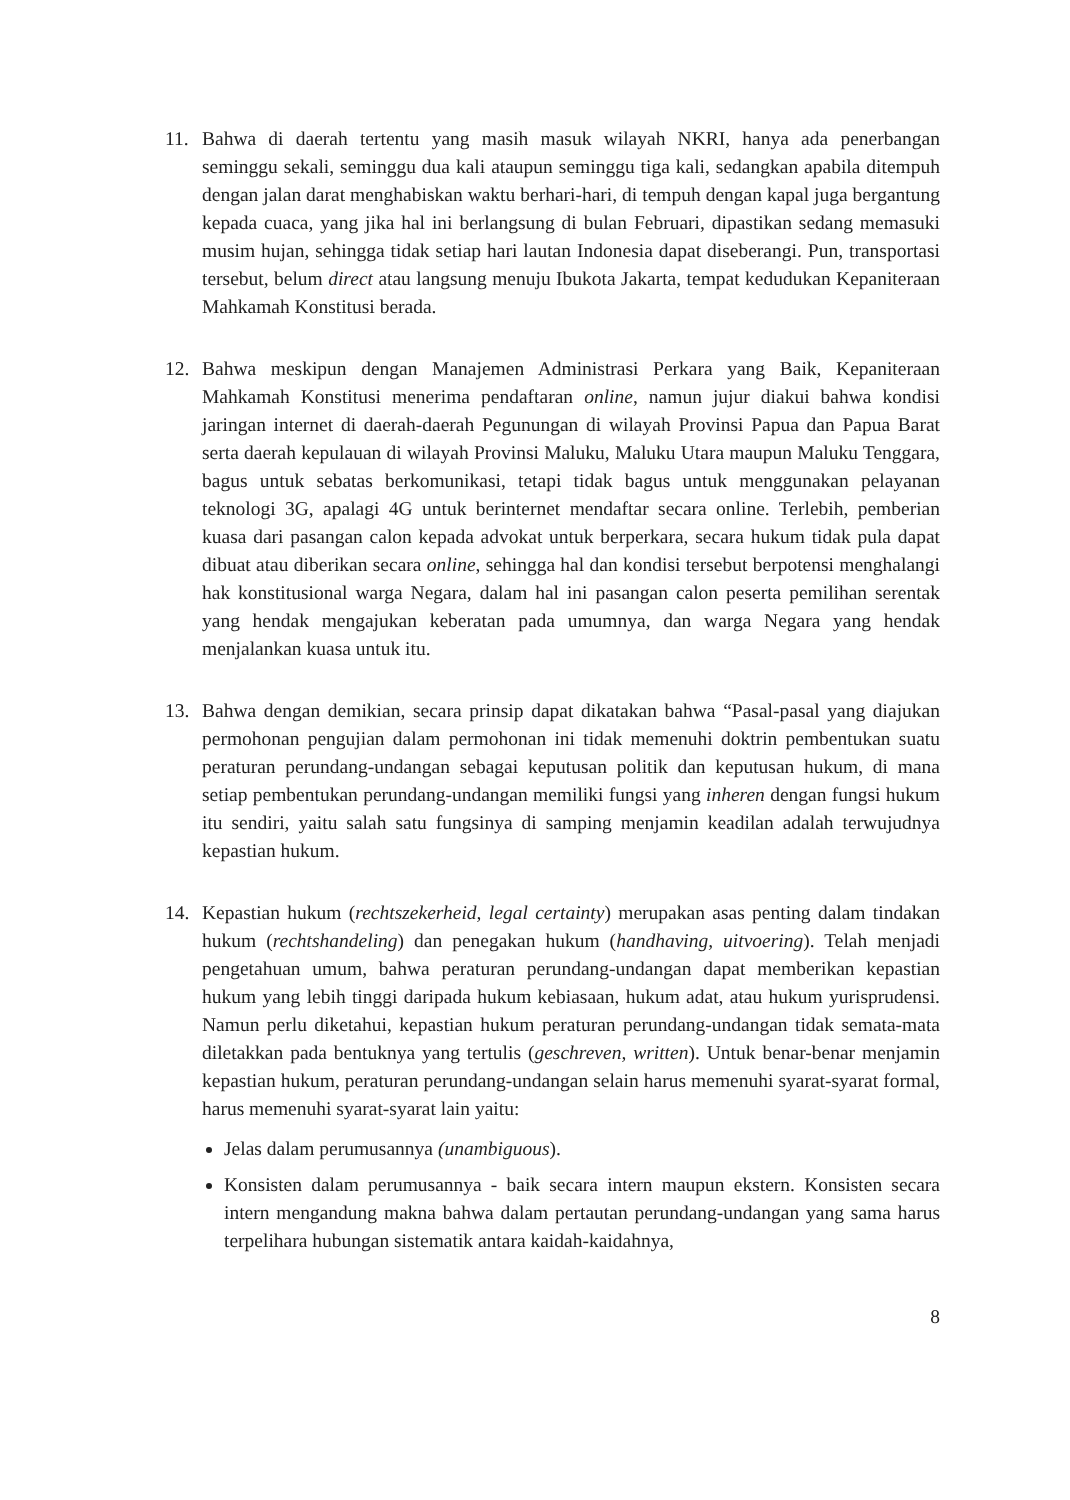11. Bahwa di daerah tertentu yang masih masuk wilayah NKRI, hanya ada penerbangan seminggu sekali, seminggu dua kali ataupun seminggu tiga kali, sedangkan apabila ditempuh dengan jalan darat menghabiskan waktu berhari-hari, di tempuh dengan kapal juga bergantung kepada cuaca, yang jika hal ini berlangsung di bulan Februari, dipastikan sedang memasuki musim hujan, sehingga tidak setiap hari lautan Indonesia dapat diseberangi. Pun, transportasi tersebut, belum direct atau langsung menuju Ibukota Jakarta, tempat kedudukan Kepaniteraan Mahkamah Konstitusi berada.
12. Bahwa meskipun dengan Manajemen Administrasi Perkara yang Baik, Kepaniteraan Mahkamah Konstitusi menerima pendaftaran online, namun jujur diakui bahwa kondisi jaringan internet di daerah-daerah Pegunungan di wilayah Provinsi Papua dan Papua Barat serta daerah kepulauan di wilayah Provinsi Maluku, Maluku Utara maupun Maluku Tenggara, bagus untuk sebatas berkomunikasi, tetapi tidak bagus untuk menggunakan pelayanan teknologi 3G, apalagi 4G untuk berinternet mendaftar secara online. Terlebih, pemberian kuasa dari pasangan calon kepada advokat untuk berperkara, secara hukum tidak pula dapat dibuat atau diberikan secara online, sehingga hal dan kondisi tersebut berpotensi menghalangi hak konstitusional warga Negara, dalam hal ini pasangan calon peserta pemilihan serentak yang hendak mengajukan keberatan pada umumnya, dan warga Negara yang hendak menjalankan kuasa untuk itu.
13. Bahwa dengan demikian, secara prinsip dapat dikatakan bahwa “Pasal-pasal yang diajukan permohonan pengujian dalam permohonan ini tidak memenuhi doktrin pembentukan suatu peraturan perundang-undangan sebagai keputusan politik dan keputusan hukum, di mana setiap pembentukan perundang-undangan memiliki fungsi yang inheren dengan fungsi hukum itu sendiri, yaitu salah satu fungsinya di samping menjamin keadilan adalah terwujudnya kepastian hukum.
14. Kepastian hukum (rechtszekerheid, legal certainty) merupakan asas penting dalam tindakan hukum (rechtshandeling) dan penegakan hukum (handhaving, uitvoering). Telah menjadi pengetahuan umum, bahwa peraturan perundang-undangan dapat memberikan kepastian hukum yang lebih tinggi daripada hukum kebiasaan, hukum adat, atau hukum yurisprudensi. Namun perlu diketahui, kepastian hukum peraturan perundang-undangan tidak semata-mata diletakkan pada bentuknya yang tertulis (geschreven, written). Untuk benar-benar menjamin kepastian hukum, peraturan perundang-undangan selain harus memenuhi syarat-syarat formal, harus memenuhi syarat-syarat lain yaitu:
Jelas dalam perumusannya (unambiguous).
Konsisten dalam perumusannya - baik secara intern maupun ekstern. Konsisten secara intern mengandung makna bahwa dalam pertautan perundang-undangan yang sama harus terpelihara hubungan sistematik antara kaidah-kaidahnya,
8